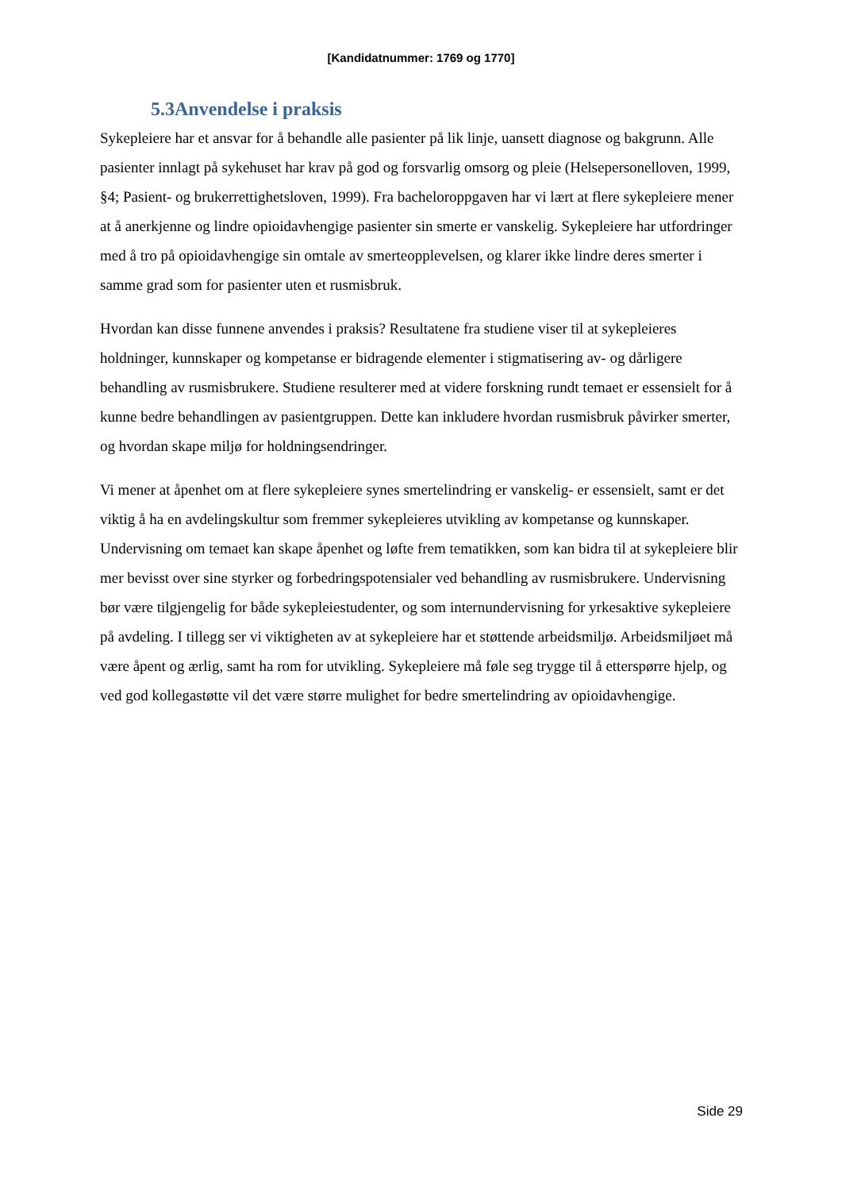[Kandidatnummer: 1769 og 1770]
5.3Anvendelse i praksis
Sykepleiere har et ansvar for å behandle alle pasienter på lik linje, uansett diagnose og bakgrunn. Alle pasienter innlagt på sykehuset har krav på god og forsvarlig omsorg og pleie (Helsepersonelloven, 1999, §4; Pasient- og brukerrettighetsloven, 1999). Fra bacheloroppgaven har vi lært at flere sykepleiere mener at å anerkjenne og lindre opioidavhengige pasienter sin smerte er vanskelig. Sykepleiere har utfordringer med å tro på opioidavhengige sin omtale av smerteopplevelsen, og klarer ikke lindre deres smerter i samme grad som for pasienter uten et rusmisbruk.
Hvordan kan disse funnene anvendes i praksis? Resultatene fra studiene viser til at sykepleieres holdninger, kunnskaper og kompetanse er bidragende elementer i stigmatisering av- og dårligere behandling av rusmisbrukere. Studiene resulterer med at videre forskning rundt temaet er essensielt for å kunne bedre behandlingen av pasientgruppen. Dette kan inkludere hvordan rusmisbruk påvirker smerter, og hvordan skape miljø for holdningsendringer.
Vi mener at åpenhet om at flere sykepleiere synes smertelindring er vanskelig- er essensielt, samt er det viktig å ha en avdelingskultur som fremmer sykepleieres utvikling av kompetanse og kunnskaper. Undervisning om temaet kan skape åpenhet og løfte frem tematikken, som kan bidra til at sykepleiere blir mer bevisst over sine styrker og forbedringspotensialer ved behandling av rusmisbrukere. Undervisning bør være tilgjengelig for både sykepleiestudenter, og som internundervisning for yrkesaktive sykepleiere på avdeling. I tillegg ser vi viktigheten av at sykepleiere har et støttende arbeidsmiljø. Arbeidsmiljøet må være åpent og ærlig, samt ha rom for utvikling. Sykepleiere må føle seg trygge til å etterspørre hjelp, og ved god kollegastøtte vil det være større mulighet for bedre smertelindring av opioidavhengige.
Side 29